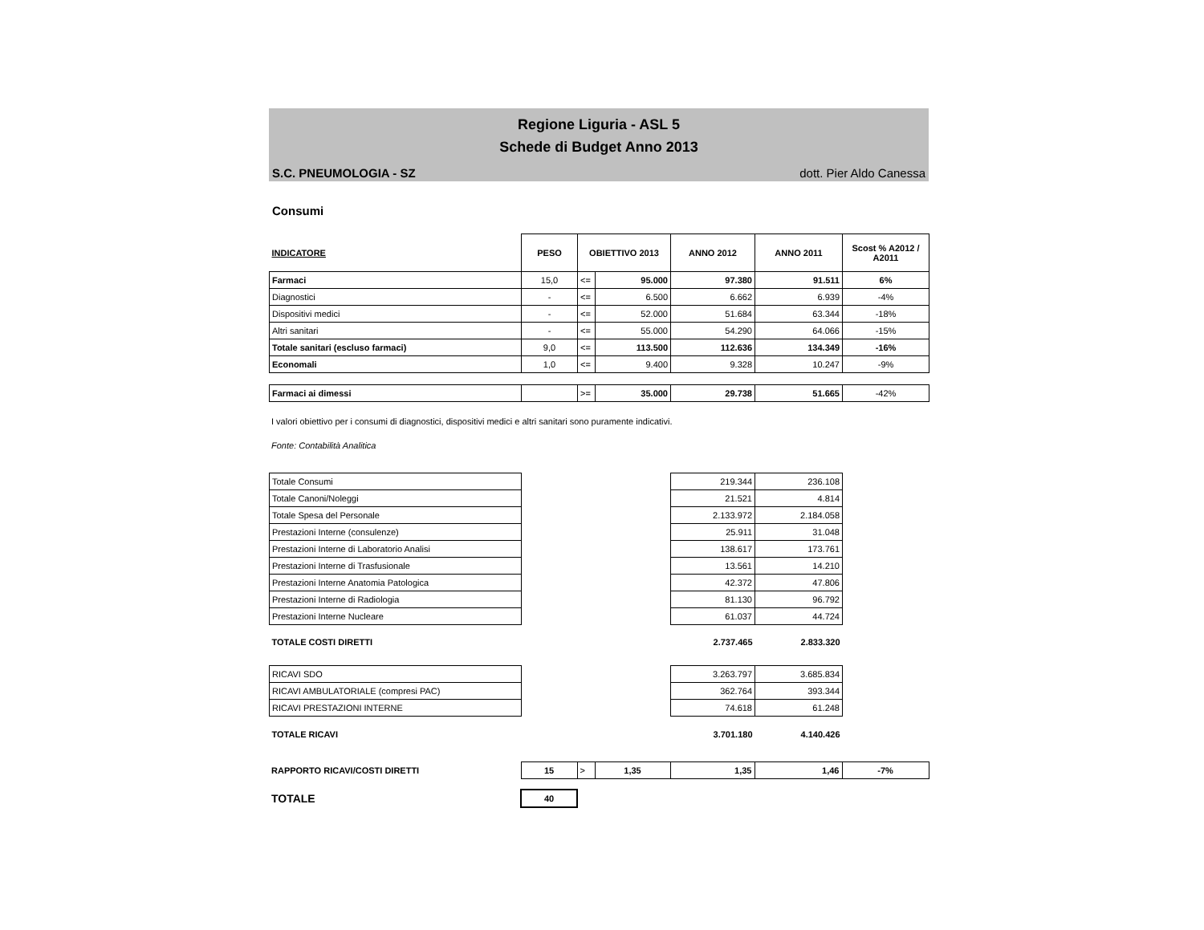Regione Liguria - ASL 5
Schede di Budget Anno 2013
S.C. PNEUMOLOGIA - SZ dott. Pier Aldo Canessa
Consumi
| INDICATORE | PESO | OBIETTIVO 2013 | | ANNO 2012 | ANNO 2011 | Scost % A2012 / A2011 |
| --- | --- | --- | --- | --- | --- | --- |
| Farmaci | 15,0 | <= | 95.000 | 97.380 | 91.511 | 6% |
| Diagnostici | - | <= | 6.500 | 6.662 | 6.939 | -4% |
| Dispositivi medici | - | <= | 52.000 | 51.684 | 63.344 | -18% |
| Altri sanitari | - | <= | 55.000 | 54.290 | 64.066 | -15% |
| Totale sanitari (escluso farmaci) | 9,0 | <= | 113.500 | 112.636 | 134.349 | -16% |
| Economali | 1,0 | <= | 9.400 | 9.328 | 10.247 | -9% |
| Farmaci ai dimessi | | >= | 35.000 | 29.738 | 51.665 | -42% |
I valori obiettivo per i consumi di diagnostici, dispositivi medici e altri sanitari sono puramente indicativi.
Fonte: Contabilità Analitica
| Totale Consumi | | 219.344 | 236.108 | |
| Totale Canoni/Noleggi | | 21.521 | 4.814 | |
| Totale Spesa del Personale | | 2.133.972 | 2.184.058 | |
| Prestazioni Interne (consulenze) | | 25.911 | 31.048 | |
| Prestazioni Interne di Laboratorio Analisi | | 138.617 | 173.761 | |
| Prestazioni Interne di Trasfusionale | | 13.561 | 14.210 | |
| Prestazioni Interne Anatomia Patologica | | 42.372 | 47.806 | |
| Prestazioni Interne di Radiologia | | 81.130 | 96.792 | |
| Prestazioni Interne Nucleare | | 61.037 | 44.724 | |
| TOTALE COSTI DIRETTI | | 2.737.465 | 2.833.320 | |
| RICAVI SDO | | 3.263.797 | 3.685.834 | |
| RICAVI AMBULATORIALE (compresi PAC) | | 362.764 | 393.344 | |
| RICAVI PRESTAZIONI INTERNE | | 74.618 | 61.248 | |
| TOTALE RICAVI | | 3.701.180 | 4.140.426 | |
| RAPPORTO RICAVI/COSTI DIRETTI | 15 | > | 1,35 | 1,35 | 1,46 | -7% |
| TOTALE | 40 | | | | | |